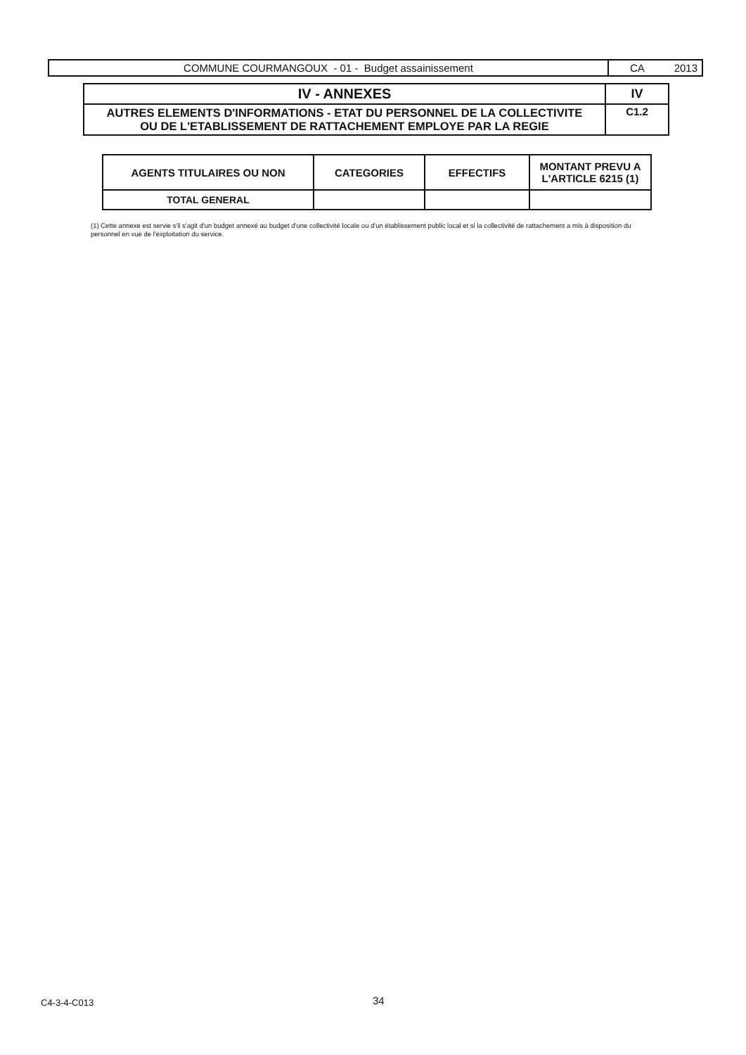| COMMUNE COURMANGOUX - 01 - Budget assainissement | CA 2013 |
| IV - ANNEXES | IV |
| AUTRES ELEMENTS D'INFORMATIONS - ETAT DU PERSONNEL DE LA COLLECTIVITE OU DE L'ETABLISSEMENT DE RATTACHEMENT EMPLOYE PAR LA REGIE | C1.2 |
| AGENTS TITULAIRES OU NON | CATEGORIES | EFFECTIFS | MONTANT PREVU A L'ARTICLE 6215 (1) |
| --- | --- | --- | --- |
| TOTAL GENERAL | | | |
(1) Cette annexe est servie s'il s'agit d'un budget annexé au budget d'une collectivité locale ou d'un établissement public local et si la collectivité de rattachement a mis à disposition du personnel en vue de l'exploitation du service.
C4-3-4-C013 34